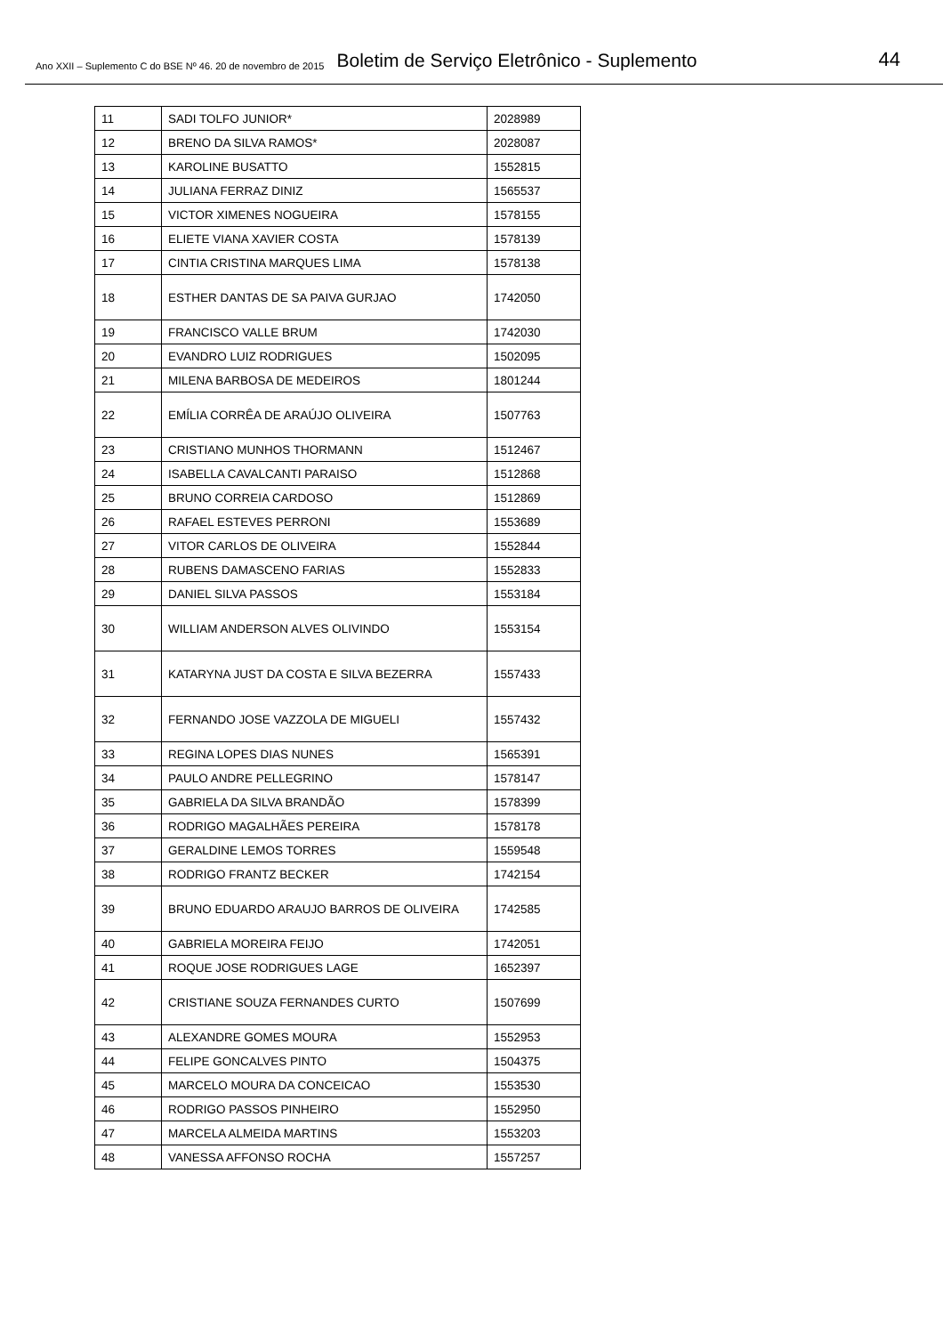Ano XXII – Suplemento C do BSE Nº 46. 20 de novembro de 2015 Boletim de Serviço Eletrônico - Suplemento 44
| 11 | SADI TOLFO JUNIOR* | 2028989 |
| 12 | BRENO DA SILVA RAMOS* | 2028087 |
| 13 | KAROLINE BUSATTO | 1552815 |
| 14 | JULIANA FERRAZ DINIZ | 1565537 |
| 15 | VICTOR XIMENES NOGUEIRA | 1578155 |
| 16 | ELIETE VIANA XAVIER COSTA | 1578139 |
| 17 | CINTIA CRISTINA MARQUES LIMA | 1578138 |
| 18 | ESTHER DANTAS DE SA PAIVA GURJAO | 1742050 |
| 19 | FRANCISCO VALLE BRUM | 1742030 |
| 20 | EVANDRO LUIZ RODRIGUES | 1502095 |
| 21 | MILENA BARBOSA DE MEDEIROS | 1801244 |
| 22 | EMÍLIA CORRÊA DE ARAÚJO OLIVEIRA | 1507763 |
| 23 | CRISTIANO MUNHOS THORMANN | 1512467 |
| 24 | ISABELLA CAVALCANTI PARAISO | 1512868 |
| 25 | BRUNO CORREIA CARDOSO | 1512869 |
| 26 | RAFAEL ESTEVES PERRONI | 1553689 |
| 27 | VITOR CARLOS DE OLIVEIRA | 1552844 |
| 28 | RUBENS DAMASCENO FARIAS | 1552833 |
| 29 | DANIEL SILVA PASSOS | 1553184 |
| 30 | WILLIAM ANDERSON ALVES OLIVINDO | 1553154 |
| 31 | KATARYNA JUST DA COSTA E SILVA BEZERRA | 1557433 |
| 32 | FERNANDO JOSE VAZZOLA DE MIGUELI | 1557432 |
| 33 | REGINA LOPES DIAS NUNES | 1565391 |
| 34 | PAULO ANDRE PELLEGRINO | 1578147 |
| 35 | GABRIELA DA SILVA BRANDÃO | 1578399 |
| 36 | RODRIGO MAGALHÃES PEREIRA | 1578178 |
| 37 | GERALDINE LEMOS TORRES | 1559548 |
| 38 | RODRIGO FRANTZ BECKER | 1742154 |
| 39 | BRUNO EDUARDO ARAUJO BARROS DE OLIVEIRA | 1742585 |
| 40 | GABRIELA MOREIRA FEIJO | 1742051 |
| 41 | ROQUE JOSE RODRIGUES LAGE | 1652397 |
| 42 | CRISTIANE SOUZA FERNANDES CURTO | 1507699 |
| 43 | ALEXANDRE GOMES MOURA | 1552953 |
| 44 | FELIPE GONCALVES PINTO | 1504375 |
| 45 | MARCELO MOURA DA CONCEICAO | 1553530 |
| 46 | RODRIGO PASSOS PINHEIRO | 1552950 |
| 47 | MARCELA ALMEIDA MARTINS | 1553203 |
| 48 | VANESSA AFFONSO ROCHA | 1557257 |